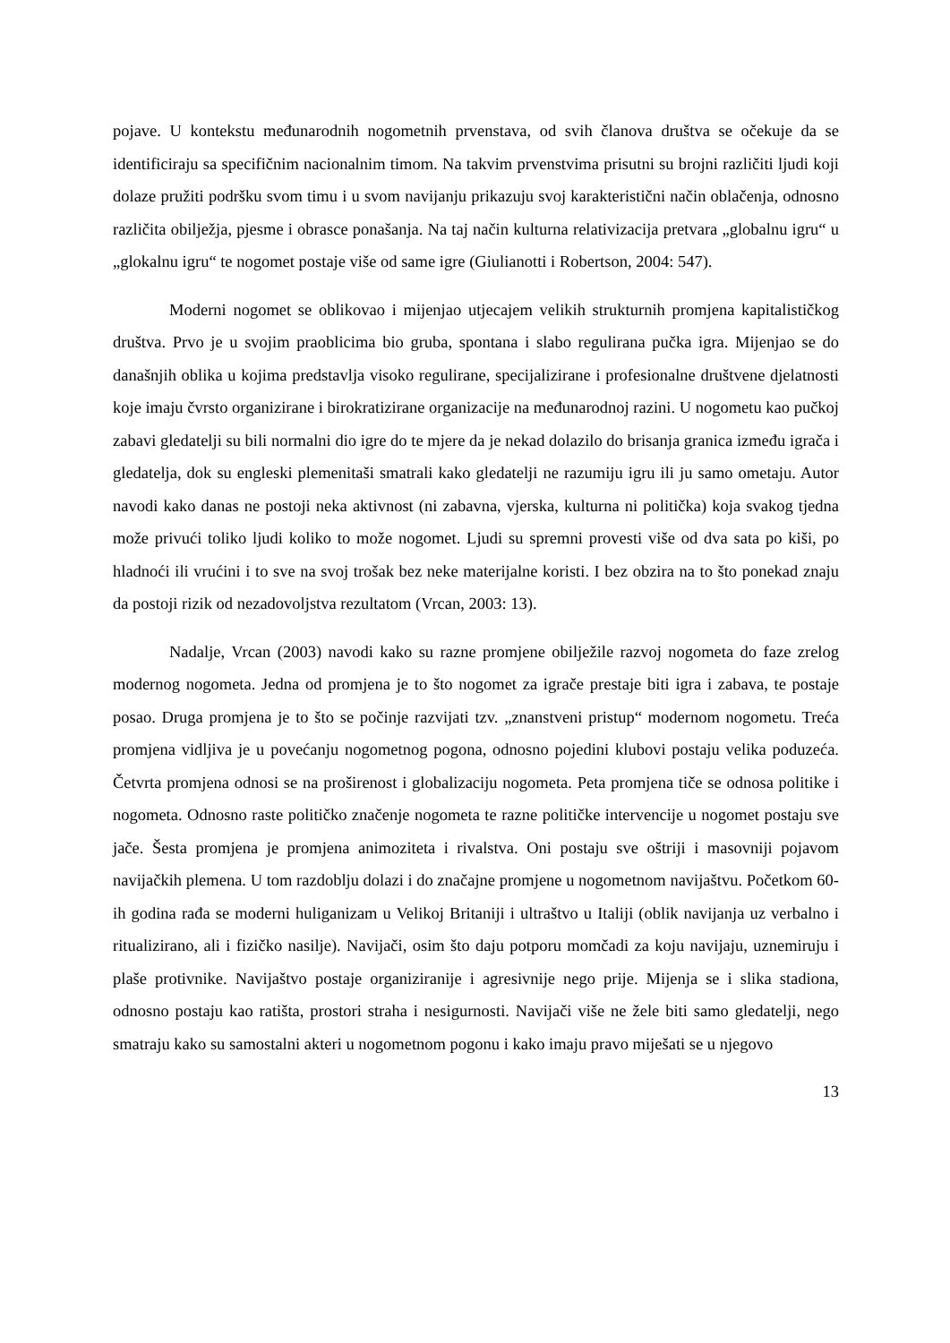pojave. U kontekstu međunarodnih nogometnih prvenstava, od svih članova društva se očekuje da se identificiraju sa specifičnim nacionalnim timom. Na takvim prvenstvima prisutni su brojni različiti ljudi koji dolaze pružiti podršku svom timu i u svom navijanju prikazuju svoj karakteristični način oblačenja, odnosno različita obilježja, pjesme i obrasce ponašanja. Na taj način kulturna relativizacija pretvara „globalnu igru“ u „glokalnu igru“ te nogomet postaje više od same igre (Giulianotti i Robertson, 2004: 547).
Moderni nogomet se oblikovao i mijenjao utjecajem velikih strukturnih promjena kapitalističkog društva. Prvo je u svojim praoblicima bio gruba, spontana i slabo regulirana pučka igra. Mijenjao se do današnjih oblika u kojima predstavlja visoko regulirane, specijalizirane i profesionalne društvene djelatnosti koje imaju čvrsto organizirane i birokratizirane organizacije na međunarodnoj razini. U nogometu kao pučkoj zabavi gledatelji su bili normalni dio igre do te mjere da je nekad dolazilo do brisanja granica između igrača i gledatelja, dok su engleski plemenitaši smatrali kako gledatelji ne razumiju igru ili ju samo ometaju. Autor navodi kako danas ne postoji neka aktivnost (ni zabavna, vjerska, kulturna ni politička) koja svakog tjedna može privući toliko ljudi koliko to može nogomet. Ljudi su spremni provesti više od dva sata po kiši, po hladnoći ili vrućini i to sve na svoj trošak bez neke materijalne koristi. I bez obzira na to što ponekad znaju da postoji rizik od nezadovoljstva rezultatom (Vrcan, 2003: 13).
Nadalje, Vrcan (2003) navodi kako su razne promjene obilježile razvoj nogometa do faze zrelog modernog nogometa. Jedna od promjena je to što nogomet za igrače prestaje biti igra i zabava, te postaje posao. Druga promjena je to što se počinje razvijati tzv. „znanstveni pristup“ modernom nogometu. Treća promjena vidljiva je u povećanju nogometnog pogona, odnosno pojedini klubovi postaju velika poduzeća. Četvrta promjena odnosi se na proširenost i globalizaciju nogometa. Peta promjena tiče se odnosa politike i nogometa. Odnosno raste političko značenje nogometa te razne političke intervencije u nogomet postaju sve jače. Šesta promjena je promjena animoziteta i rivalstva. Oni postaju sve oštriji i masovniji pojavom navijačkih plemena. U tom razdoblju dolazi i do značajne promjene u nogometnom navijaštvu. Početkom 60-ih godina rađa se moderni huliganizam u Velikoj Britaniji i ultraštvo u Italiji (oblik navijanja uz verbalno i ritualizirano, ali i fizičko nasilje). Navijači, osim što daju potporu momčadi za koju navijaju, uznemiruju i plaše protivnike. Navijaštvo postaje organiziranije i agresivnije nego prije. Mijenja se i slika stadiona, odnosno postaju kao ratišta, prostori straha i nesigurnosti. Navijači više ne žele biti samo gledatelji, nego smatraju kako su samostalni akteri u nogometnom pogonu i kako imaju pravo miješati se u njegovo
13